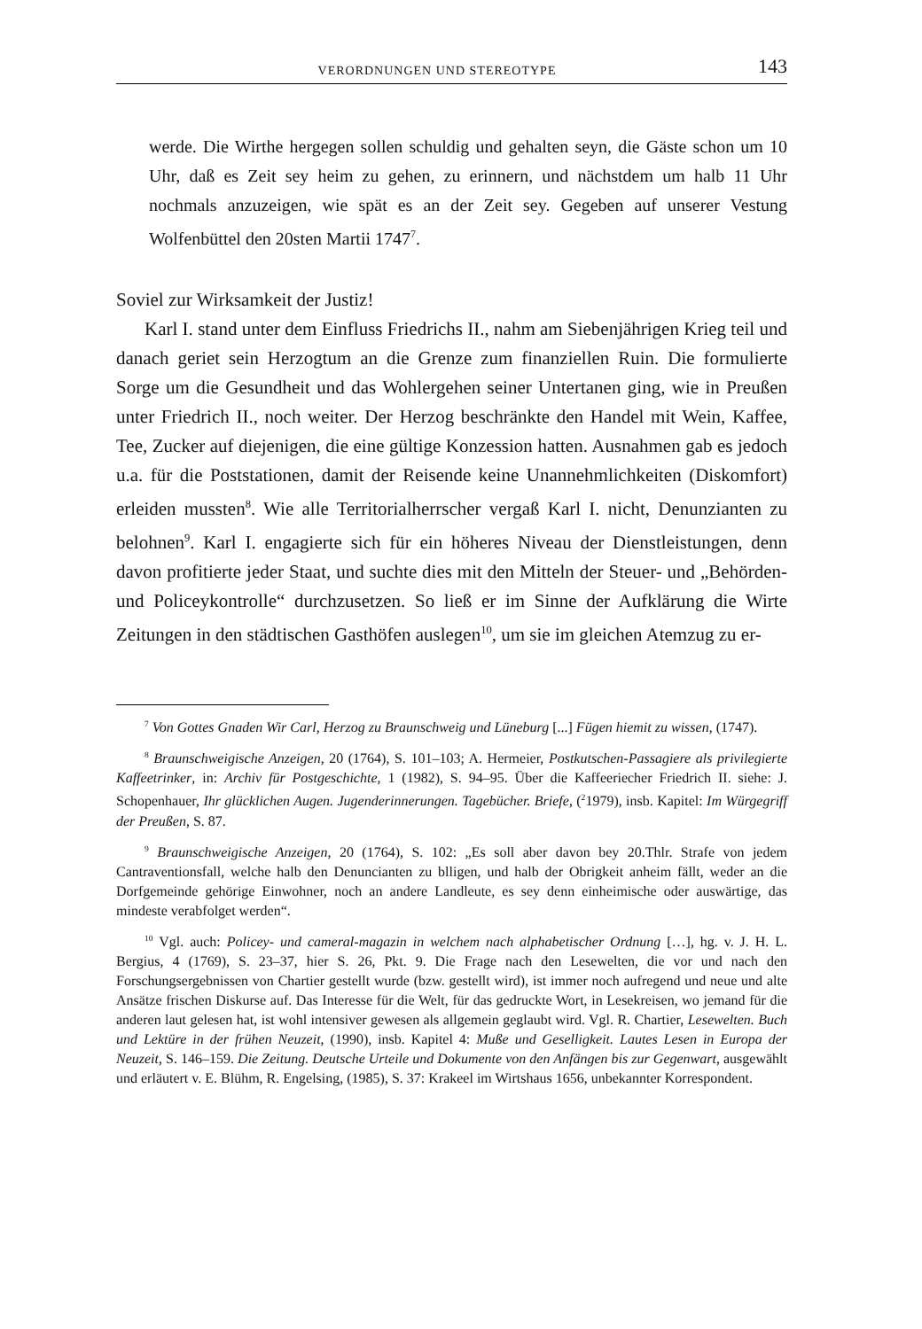VERORDNUNGEN UND STEREOTYPE 143
werde. Die Wirthe hergegen sollen schuldig und gehalten seyn, die Gäste schon um 10 Uhr, daß es Zeit sey heim zu gehen, zu erinnern, und nächstdem um halb 11 Uhr nochmals anzuzeigen, wie spät es an der Zeit sey. Gegeben auf unserer Vestung Wolfenbüttel den 20sten Martii 1747<sup>7</sup>.
Soviel zur Wirksamkeit der Justiz!
Karl I. stand unter dem Einfluss Friedrichs II., nahm am Siebenjährigen Krieg teil und danach geriet sein Herzogtum an die Grenze zum finanziellen Ruin. Die formulierte Sorge um die Gesundheit und das Wohlergehen seiner Untertanen ging, wie in Preußen unter Friedrich II., noch weiter. Der Herzog beschränkte den Handel mit Wein, Kaffee, Tee, Zucker auf diejenigen, die eine gültige Konzession hatten. Ausnahmen gab es jedoch u.a. für die Poststationen, damit der Reisende keine Unannehmlichkeiten (Diskomfort) erleiden mussten<sup>8</sup>. Wie alle Territorialherrscher vergaß Karl I. nicht, Denunzianten zu belohnen<sup>9</sup>. Karl I. engagierte sich für ein höheres Niveau der Dienstleistungen, denn davon profitierte jeder Staat, und suchte dies mit den Mitteln der Steuer- und „Behörden- und Policeykontrolle“ durchzusetzen. So ließ er im Sinne der Aufklärung die Wirte Zeitungen in den städtischen Gasthöfen auslegen<sup>10</sup>, um sie im gleichen Atemzug zu er-
<sup>7</sup> Von Gottes Gnaden Wir Carl, Herzog zu Braunschweig und Lüneburg [...] Fügen hiemit zu wissen, (1747).
<sup>8</sup> Braunschweigische Anzeigen, 20 (1764), S. 101–103; A. Hermeier, Postkutschen-Passagiere als privilegierte Kaffeetrinker, in: Archiv für Postgeschichte, 1 (1982), S. 94–95. Über die Kaffeeriecher Friedrich II. siehe: J. Schopenhauer, Ihr glücklichen Augen. Jugenderinnerungen. Tagebücher. Briefe, (<sup>2</sup>1979), insb. Kapitel: Im Würgegriff der Preußen, S. 87.
<sup>9</sup> Braunschweigische Anzeigen, 20 (1764), S. 102: „Es soll aber davon bey 20.Thlr. Strafe von jedem Cantraventionsfall, welche halb den Denuncianten zu blligen, und halb der Obrigkeit anheim fällt, weder an die Dorfgemeinde gehörige Einwohner, noch an andere Landleute, es sey denn einheimische oder auswärtige, das mindeste verabfolget werden“.
<sup>10</sup> Vgl. auch: Policey- und cameral-magazin in welchem nach alphabetischer Ordnung […], hg. v. J. H. L. Bergius, 4 (1769), S. 23–37, hier S. 26, Pkt. 9. Die Frage nach den Lesewelten, die vor und nach den Forschungsergebnissen von Chartier gestellt wurde (bzw. gestellt wird), ist immer noch aufregend und neue und alte Ansätze frischen Diskurse auf. Das Interesse für die Welt, für das gedruckte Wort, in Lesekreisen, wo jemand für die anderen laut gelesen hat, ist wohl intensiver gewesen als allgemein geglaubt wird. Vgl. R. Chartier, Lesewelten. Buch und Lektüre in der frühen Neuzeit, (1990), insb. Kapitel 4: Muße und Geselligkeit. Lautes Lesen in Europa der Neuzeit, S. 146–159. Die Zeitung. Deutsche Urteile und Dokumente von den Anfängen bis zur Gegenwart, ausgewählt und erläutert v. E. Blühm, R. Engelsing, (1985), S. 37: Krakeel im Wirtshaus 1656, unbekannter Korrespondent.